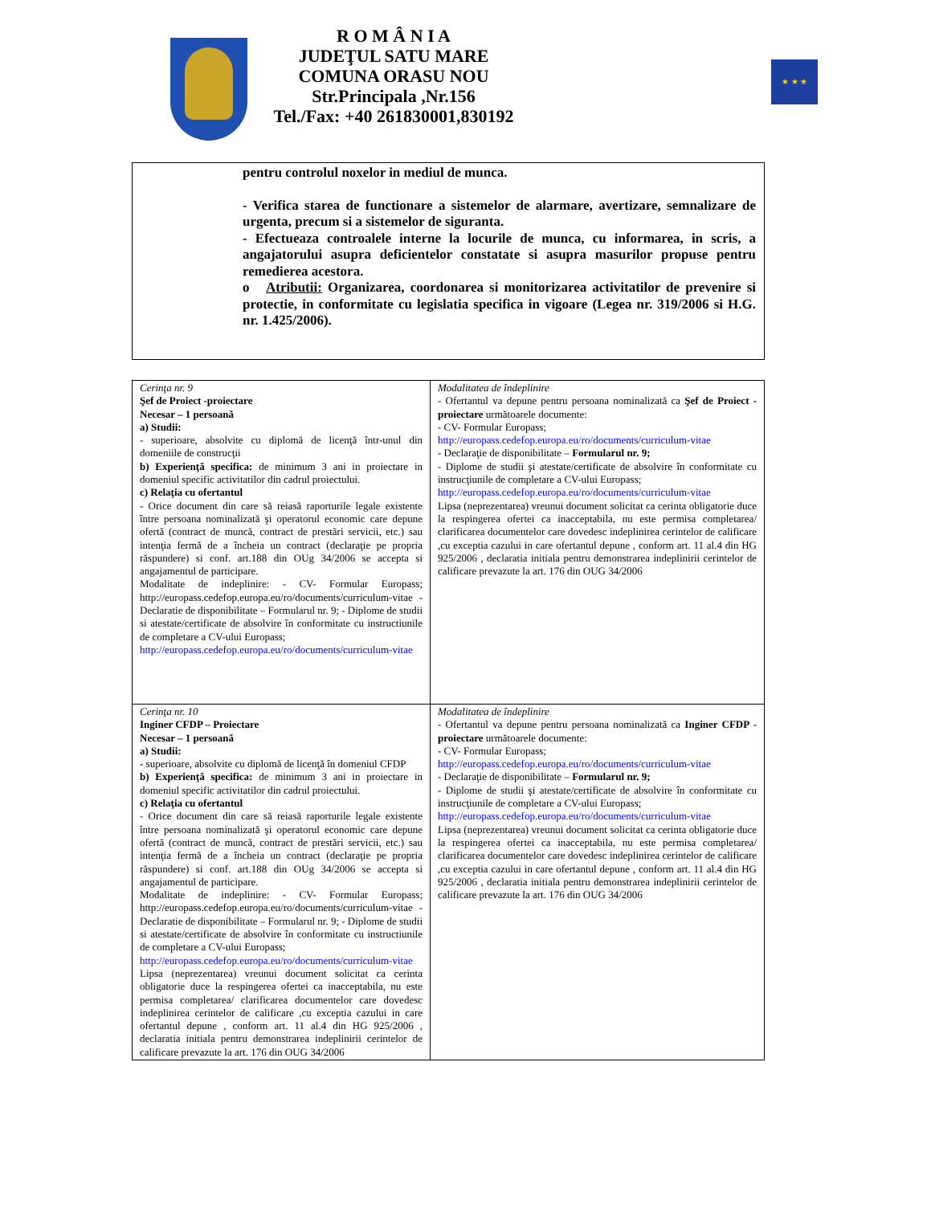R O M Â N I A
JUDEŢUL SATU MARE
COMUNA ORASU NOU
Str.Principala ,Nr.156
Tel./Fax: +40 261830001,830192
★ ★ ★
pentru controlul noxelor in mediul de munca.
- Verifica starea de functionare a sistemelor de alarmare, avertizare, semnalizare de urgenta, precum si a sistemelor de siguranta.
- Efectueaza controalele interne la locurile de munca, cu informarea, in scris, a angajatorului asupra deficientelor constatate si asupra masurilor propuse pentru remedierea acestora.
o Atributii: Organizarea, coordonarea si monitorizarea activitatilor de prevenire si protectie, in conformitate cu legislatia specifica in vigoare (Legea nr. 319/2006 si H.G. nr. 1.425/2006).
| Cerinţa nr. 9 Şef de Proiect -proiectare Necesar – 1 persoană a) Studii: - superioare, absolvite cu diplomă de licenţă într-unul din domeniile de construcţii b) Experienţă specifica: de minimum 3 ani in proiectare in domeniul specific activitatilor din cadrul proiectului. c) Relaţia cu ofertantul - Orice document din care să reiasă raporturile legale existente între persoana nominalizată şi operatorul economic care depune ofertă (contract de muncă, contract de prestări servicii, etc.) sau intenţia fermă de a încheia un contract (declaraţie pe propria răspundere) si conf. art.188 din OUg 34/2006 se accepta si angajamentul de participare. Modalitate de indeplinire: - CV- Formular Europass; http://europass.cedefop.europa.eu/ro/documents/curriculum-vitae - Declaratie de disponibilitate – Formularul nr. 9; - Diplome de studii si atestate/certificate de absolvire în conformitate cu instructiunile de completare a CV-ului Europass; http://europass.cedefop.europa.eu/ro/documents/curriculum-vitae | Modalitatea de îndeplinire - Ofertantul va depune pentru persoana nominalizată ca Şef de Proiect -proiectare următoarele documente: - CV- Formular Europass; http://europass.cedefop.europa.eu/ro/documents/curriculum-vitae - Declaraţie de disponibilitate – Formularul nr. 9; - Diplome de studii şi atestate/certificate de absolvire în conformitate cu instrucţiunile de completare a CV-ului Europass; http://europass.cedefop.europa.eu/ro/documents/curriculum-vitae Lipsa (neprezentarea) vreunui document solicitat ca cerinta obligatorie duce la respingerea ofertei ca inacceptabila, nu este permisa completarea/ clarificarea documentelor care dovedesc indeplinirea cerintelor de calificare ,cu exceptia cazului in care ofertantul depune , conform art. 11 al.4 din HG 925/2006 , declaratia initiala pentru demonstrarea indeplinirii cerintelor de calificare prevazute la art. 176 din OUG 34/2006 |
| Cerinţa nr. 10 Inginer CFDP – Proiectare Necesar – 1 persoană a) Studii: - superioare, absolvite cu diplomă de licenţă în domeniul CFDP b) Experienţă specifica: de minimum 3 ani in proiectare in domeniul specific activitatilor din cadrul proiectului. c) Relaţia cu ofertantul - Orice document din care să reiasă raporturile legale existente între persoana nominalizată şi operatorul economic care depune ofertă (contract de muncă, contract de prestări servicii, etc.) sau intenţia fermă de a încheia un contract (declaraţie pe propria răspundere) si conf. art.188 din OUg 34/2006 se accepta si angajamentul de participare. Modalitate de indeplinire: - CV- Formular Europass; http://europass.cedefop.europa.eu/ro/documents/curriculum-vitae - Declaratie de disponibilitate – Formularul nr. 9; - Diplome de studii si atestate/certificate de absolvire în conformitate cu instructiunile de completare a CV-ului Europass; http://europass.cedefop.europa.eu/ro/documents/curriculum-vitae Lipsa (neprezentarea) vreunui document solicitat ca cerinta obligatorie duce la respingerea ofertei ca inacceptabila, nu este permisa completarea/ clarificarea documentelor care dovedesc indeplinirea cerintelor de calificare ,cu exceptia cazului in care ofertantul depune , conform art. 11 al.4 din HG 925/2006 , declaratia initiala pentru demonstrarea indeplinirii cerintelor de calificare prevazute la art. 176 din OUG 34/2006 | Modalitatea de îndeplinire - Ofertantul va depune pentru persoana nominalizată ca Inginer CFDP -proiectare următoarele documente: - CV- Formular Europass; http://europass.cedefop.europa.eu/ro/documents/curriculum-vitae - Declaraţie de disponibilitate – Formularul nr. 9; - Diplome de studii şi atestate/certificate de absolvire în conformitate cu instrucţiunile de completare a CV-ului Europass; http://europass.cedefop.europa.eu/ro/documents/curriculum-vitae Lipsa (neprezentarea) vreunui document solicitat ca cerinta obligatorie duce la respingerea ofertei ca inacceptabila, nu este permisa completarea/ clarificarea documentelor care dovedesc indeplinirea cerintelor de calificare ,cu exceptia cazului in care ofertantul depune , conform art. 11 al.4 din HG 925/2006 , declaratia initiala pentru demonstrarea indeplinirii cerintelor de calificare prevazute la art. 176 din OUG 34/2006 |